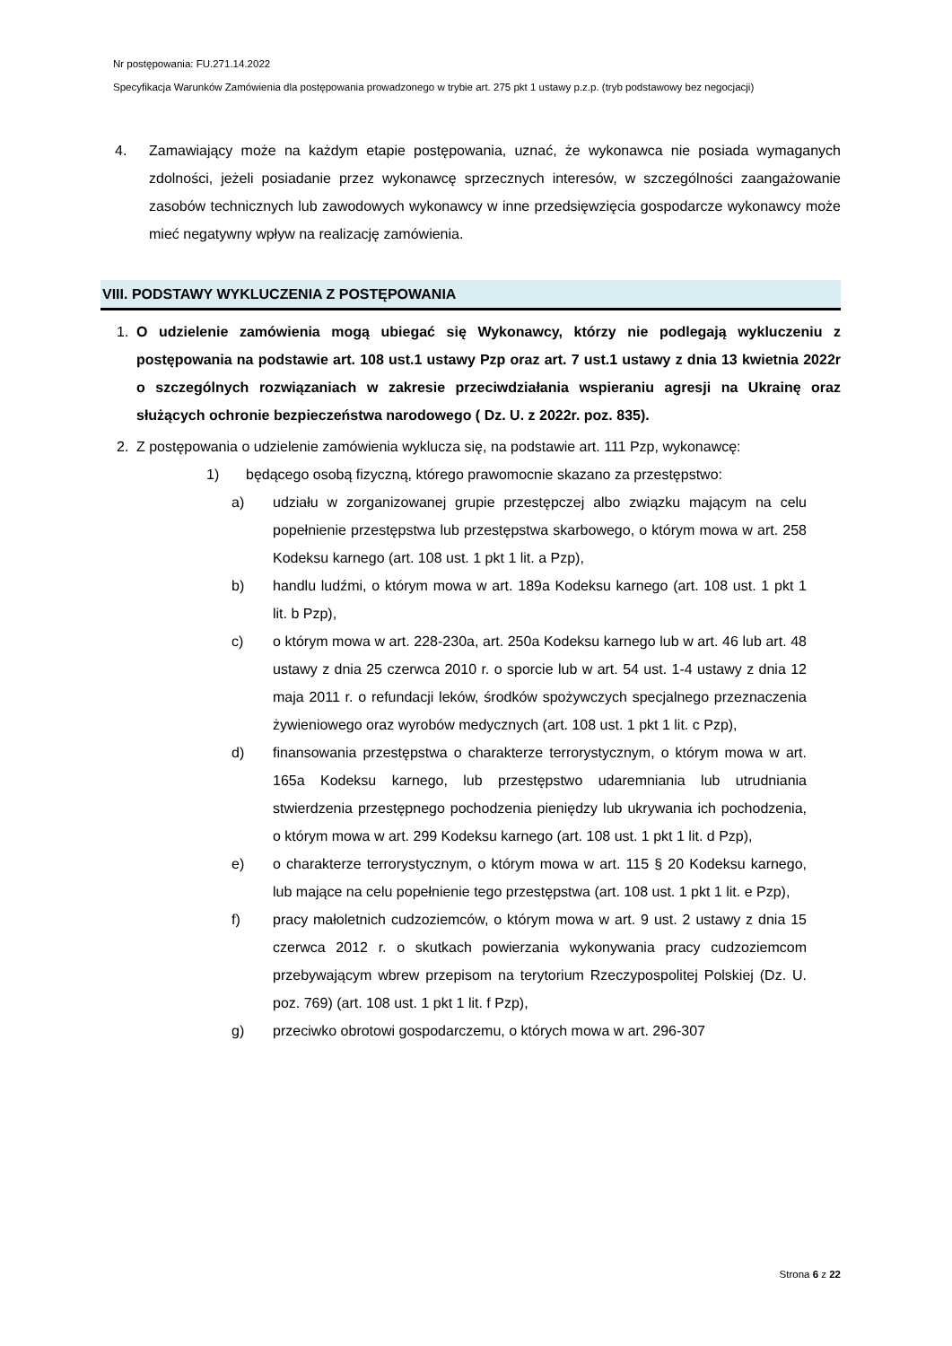Nr postępowania: FU.271.14.2022
Specyfikacja Warunków Zamówienia dla postępowania prowadzonego w trybie art. 275 pkt 1 ustawy p.z.p. (tryb podstawowy bez negocjacji)
4. Zamawiający może na każdym etapie postępowania, uznać, że wykonawca nie posiada wymaganych zdolności, jeżeli posiadanie przez wykonawcę sprzecznych interesów, w szczególności zaangażowanie zasobów technicznych lub zawodowych wykonawcy w inne przedsięwzięcia gospodarcze wykonawcy może mieć negatywny wpływ na realizację zamówienia.
VIII. PODSTAWY WYKLUCZENIA Z POSTĘPOWANIA
1. O udzielenie zamówienia mogą ubiegać się Wykonawcy, którzy nie podlegają wykluczeniu z postępowania na podstawie art. 108 ust.1 ustawy Pzp oraz art. 7 ust.1 ustawy z dnia 13 kwietnia 2022r o szczególnych rozwiązaniach w zakresie przeciwdziałania wspieraniu agresji na Ukrainę oraz służących ochronie bezpieczeństwa narodowego ( Dz. U. z 2022r. poz. 835).
2. Z postępowania o udzielenie zamówienia wyklucza się, na podstawie art. 111 Pzp, wykonawcę:
1) będącego osobą fizyczną, którego prawomocnie skazano za przestępstwo:
a) udziału w zorganizowanej grupie przestępczej albo związku mającym na celu popełnienie przestępstwa lub przestępstwa skarbowego, o którym mowa w art. 258 Kodeksu karnego (art. 108 ust. 1 pkt 1 lit. a Pzp),
b) handlu ludźmi, o którym mowa w art. 189a Kodeksu karnego (art. 108 ust. 1 pkt 1 lit. b Pzp),
c) o którym mowa w art. 228-230a, art. 250a Kodeksu karnego lub w art. 46 lub art. 48 ustawy z dnia 25 czerwca 2010 r. o sporcie lub w art. 54 ust. 1-4 ustawy z dnia 12 maja 2011 r. o refundacji leków, środków spożywczych specjalnego przeznaczenia żywieniowego oraz wyrobów medycznych (art. 108 ust. 1 pkt 1 lit. c Pzp),
d) finansowania przestępstwa o charakterze terrorystycznym, o którym mowa w art. 165a Kodeksu karnego, lub przestępstwo udaremniania lub utrudniania stwierdzenia przestępnego pochodzenia pieniędzy lub ukrywania ich pochodzenia, o którym mowa w art. 299 Kodeksu karnego (art. 108 ust. 1 pkt 1 lit. d Pzp),
e) o charakterze terrorystycznym, o którym mowa w art. 115 § 20 Kodeksu karnego, lub mające na celu popełnienie tego przestępstwa (art. 108 ust. 1 pkt 1 lit. e Pzp),
f) pracy małoletnich cudzoziemców, o którym mowa w art. 9 ust. 2 ustawy z dnia 15 czerwca 2012 r. o skutkach powierzania wykonywania pracy cudzoziemcom przebywającym wbrew przepisom na terytorium Rzeczypospolitej Polskiej (Dz. U. poz. 769) (art. 108 ust. 1 pkt 1 lit. f Pzp),
g) przeciwko obrotowi gospodarczemu, o których mowa w art. 296-307
Strona 6 z 22